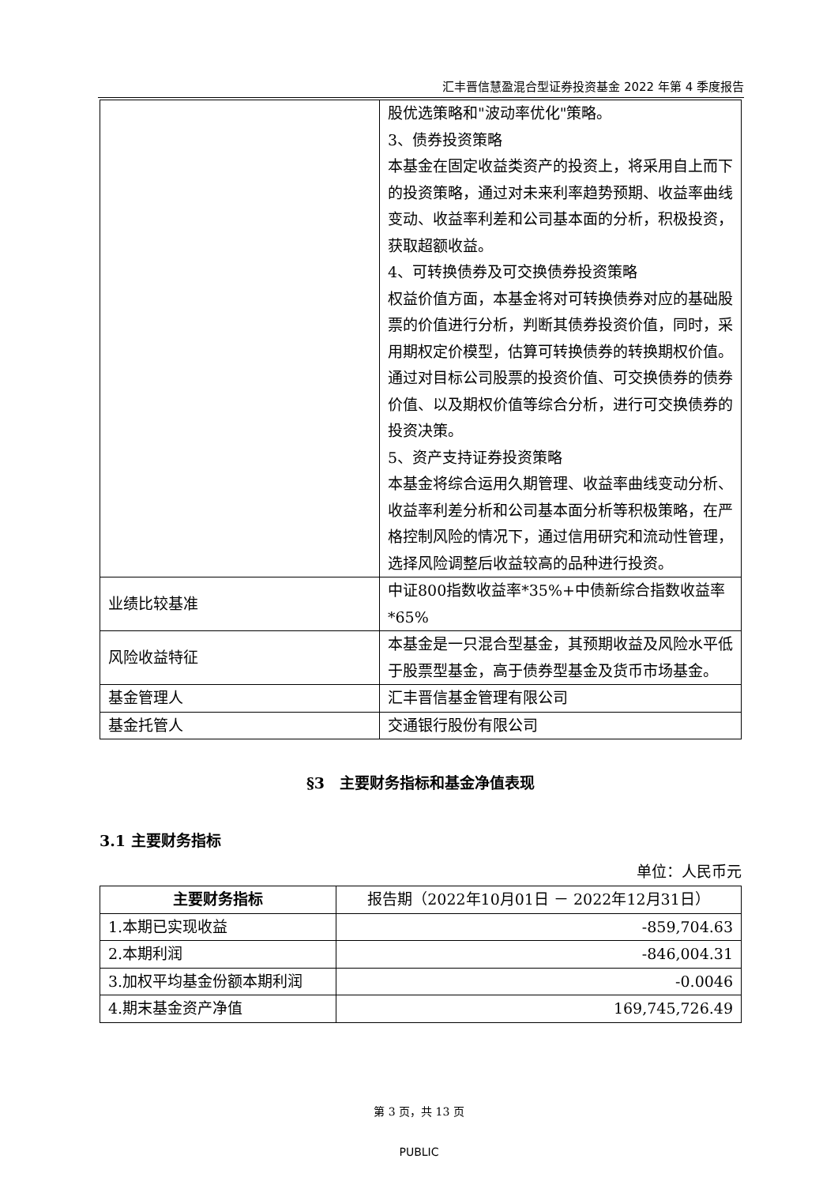汇丰晋信慧盈混合型证券投资基金 2022 年第 4 季度报告
| | 股优选策略和"波动率优化"策略。 3、债券投资策略 本基金在固定收益类资产的投资上，将采用自上而下的投资策略，通过对未来利率趋势预期、收益率曲线变动、收益率利差和公司基本面的分析，积极投资，获取超额收益。 4、可转换债券及可交换债券投资策略 权益价值方面，本基金将对可转换债券对应的基础股票的价值进行分析，判断其债券投资价值，同时，采用期权定价模型，估算可转换债券的转换期权价值。通过对目标公司股票的投资价值、可交换债券的债券价值、以及期权价值等综合分析，进行可交换债券的投资决策。 5、资产支持证券投资策略 本基金将综合运用久期管理、收益率曲线变动分析、收益率利差分析和公司基本面分析等积极策略，在严格控制风险的情况下，通过信用研究和流动性管理，选择风险调整后收益较高的品种进行投资。 |
| 业绩比较基准 | 中证800指数收益率*35%+中债新综合指数收益率*65% |
| 风险收益特征 | 本基金是一只混合型基金，其预期收益及风险水平低于股票型基金，高于债券型基金及货币市场基金。 |
| 基金管理人 | 汇丰晋信基金管理有限公司 |
| 基金托管人 | 交通银行股份有限公司 |
§3　主要财务指标和基金净值表现
3.1 主要财务指标
单位：人民币元
| 主要财务指标 | 报告期（2022年10月01日 － 2022年12月31日） |
| --- | --- |
| 1.本期已实现收益 | -859,704.63 |
| 2.本期利润 | -846,004.31 |
| 3.加权平均基金份额本期利润 | -0.0046 |
| 4.期末基金资产净值 | 169,745,726.49 |
第 3 页，共 13 页
PUBLIC